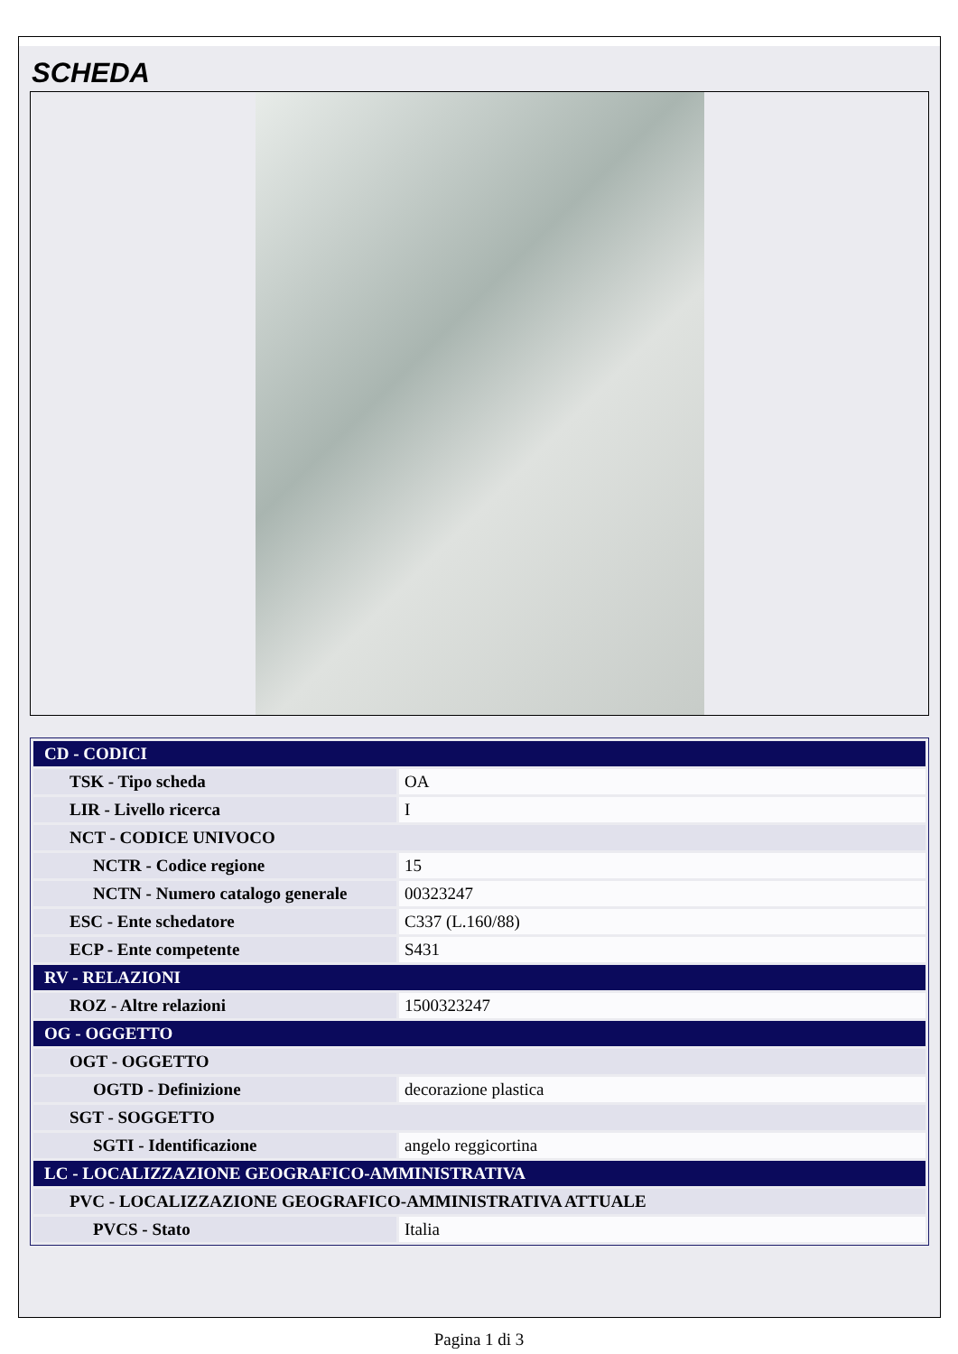SCHEDA
| CD - CODICI | |
| TSK - Tipo scheda | OA |
| LIR - Livello ricerca | I |
| NCT - CODICE UNIVOCO | |
| NCTR - Codice regione | 15 |
| NCTN - Numero catalogo generale | 00323247 |
| ESC - Ente schedatore | C337 (L.160/88) |
| ECP - Ente competente | S431 |
| RV - RELAZIONI | |
| ROZ - Altre relazioni | 1500323247 |
| OG - OGGETTO | |
| OGT - OGGETTO | |
| OGTD - Definizione | decorazione plastica |
| SGT - SOGGETTO | |
| SGTI - Identificazione | angelo reggicortina |
| LC - LOCALIZZAZIONE GEOGRAFICO-AMMINISTRATIVA | |
| PVC - LOCALIZZAZIONE GEOGRAFICO-AMMINISTRATIVA ATTUALE | |
| PVCS - Stato | Italia |
Pagina 1 di 3